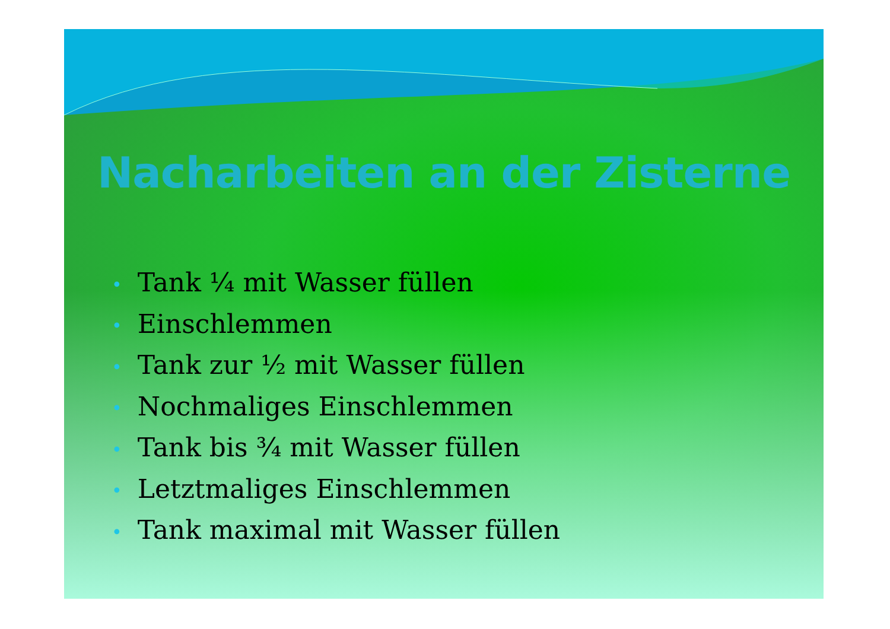Nacharbeiten an der Zisterne
• Tank ¼ mit Wasser füllen
• Einschlemmen
• Tank zur ½ mit Wasser füllen
• Nochmaliges Einschlemmen
• Tank bis ¾ mit Wasser füllen
• Letztmaliges Einschlemmen
• Tank maximal mit Wasser füllen